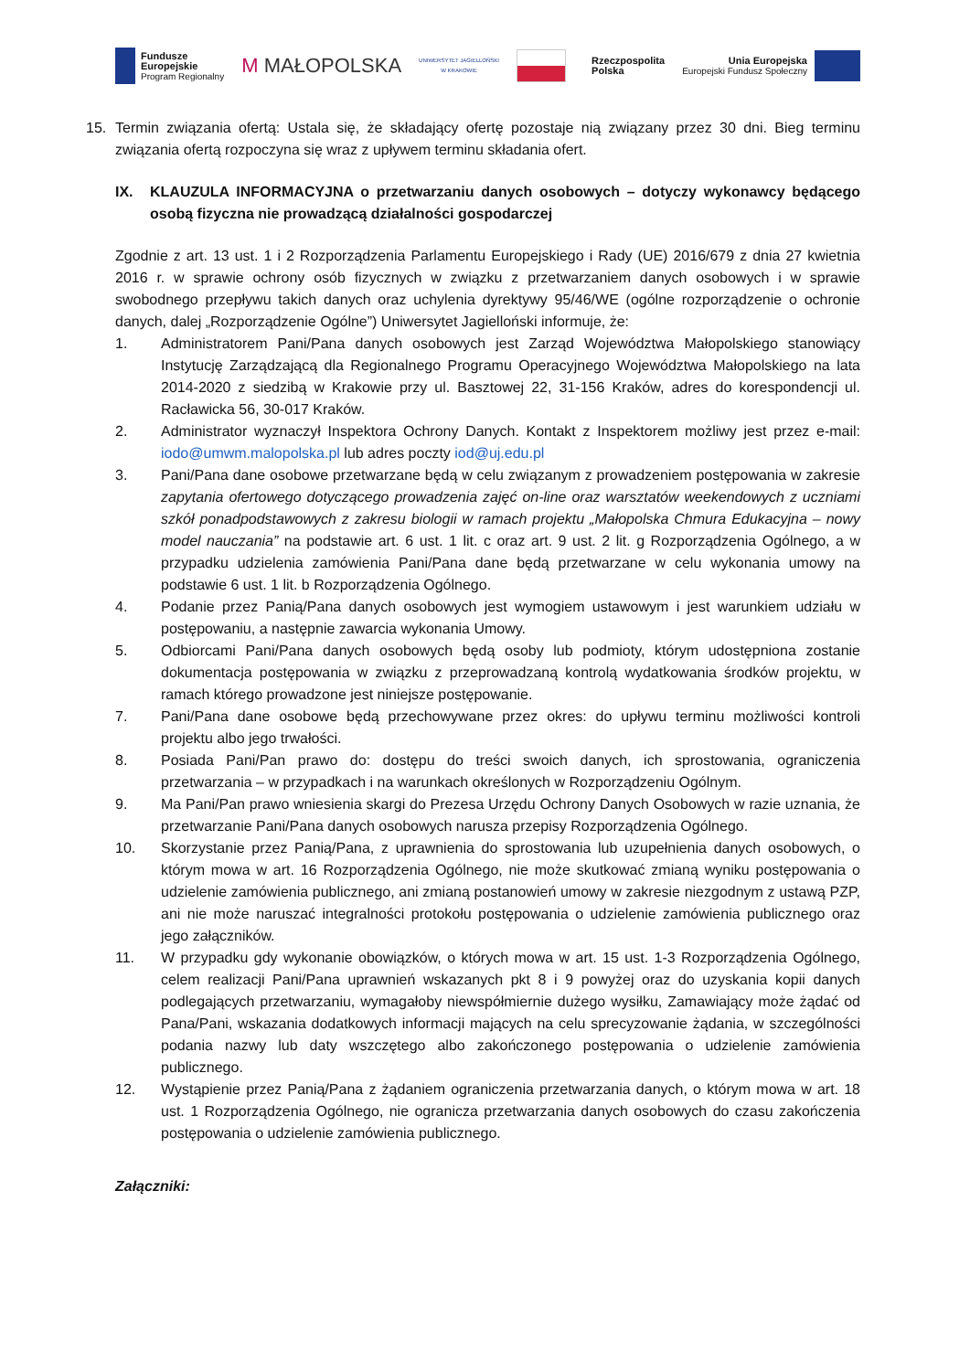Fundusze
Europejskie
Program Regionalny
M MAŁOPOLSKA
UNIWERSYTET JAGIELLOŃSKI
W KRAKOWIE
Rzeczpospolita
Polska
Unia Europejska
Europejski Fundusz Społeczny
15. Termin związania ofertą: Ustala się, że składający ofertę pozostaje nią związany przez 30 dni. Bieg terminu związania ofertą rozpoczyna się wraz z upływem terminu składania ofert.
IX. KLAUZULA INFORMACYJNA o przetwarzaniu danych osobowych – dotyczy wykonawcy będącego osobą fizyczna nie prowadzącą działalności gospodarczej
Zgodnie z art. 13 ust. 1 i 2 Rozporządzenia Parlamentu Europejskiego i Rady (UE) 2016/679 z dnia 27 kwietnia 2016 r. w sprawie ochrony osób fizycznych w związku z przetwarzaniem danych osobowych i w sprawie swobodnego przepływu takich danych oraz uchylenia dyrektywy 95/46/WE (ogólne rozporządzenie o ochronie danych, dalej „Rozporządzenie Ogólne”) Uniwersytet Jagielloński informuje, że:
1. Administratorem Pani/Pana danych osobowych jest Zarząd Województwa Małopolskiego stanowiący Instytucję Zarządzającą dla Regionalnego Programu Operacyjnego Województwa Małopolskiego na lata 2014-2020 z siedzibą w Krakowie przy ul. Basztowej 22, 31-156 Kraków, adres do korespondencji ul. Racławicka 56, 30-017 Kraków.
2. Administrator wyznaczył Inspektora Ochrony Danych. Kontakt z Inspektorem możliwy jest przez e-mail: iodo@umwm.malopolska.pl lub adres poczty iod@uj.edu.pl
3. Pani/Pana dane osobowe przetwarzane będą w celu związanym z prowadzeniem postępowania w zakresie zapytania ofertowego dotyczącego prowadzenia zajęć on-line oraz warsztatów weekendowych z uczniami szkół ponadpodstawowych z zakresu biologii w ramach projektu „Małopolska Chmura Edukacyjna – nowy model nauczania” na podstawie art. 6 ust. 1 lit. c oraz art. 9 ust. 2 lit. g Rozporządzenia Ogólnego, a w przypadku udzielenia zamówienia Pani/Pana dane będą przetwarzane w celu wykonania umowy na podstawie 6 ust. 1 lit. b Rozporządzenia Ogólnego.
4. Podanie przez Panią/Pana danych osobowych jest wymogiem ustawowym i jest warunkiem udziału w postępowaniu, a następnie zawarcia wykonania Umowy.
5. Odbiorcami Pani/Pana danych osobowych będą osoby lub podmioty, którym udostępniona zostanie dokumentacja postępowania w związku z przeprowadzaną kontrolą wydatkowania środków projektu, w ramach którego prowadzone jest niniejsze postępowanie.
7. Pani/Pana dane osobowe będą przechowywane przez okres: do upływu terminu możliwości kontroli projektu albo jego trwałości.
8. Posiada Pani/Pan prawo do: dostępu do treści swoich danych, ich sprostowania, ograniczenia przetwarzania – w przypadkach i na warunkach określonych w Rozporządzeniu Ogólnym.
9. Ma Pani/Pan prawo wniesienia skargi do Prezesa Urzędu Ochrony Danych Osobowych w razie uznania, że przetwarzanie Pani/Pana danych osobowych narusza przepisy Rozporządzenia Ogólnego.
10. Skorzystanie przez Panią/Pana, z uprawnienia do sprostowania lub uzupełnienia danych osobowych, o którym mowa w art. 16 Rozporządzenia Ogólnego, nie może skutkować zmianą wyniku postępowania o udzielenie zamówienia publicznego, ani zmianą postanowień umowy w zakresie niezgodnym z ustawą PZP, ani nie może naruszać integralności protokołu postępowania o udzielenie zamówienia publicznego oraz jego załączników.
11. W przypadku gdy wykonanie obowiązków, o których mowa w art. 15 ust. 1-3 Rozporządzenia Ogólnego, celem realizacji Pani/Pana uprawnień wskazanych pkt 8 i 9 powyżej oraz do uzyskania kopii danych podlegających przetwarzaniu, wymagałoby niewspółmiernie dużego wysiłku, Zamawiający może żądać od Pana/Pani, wskazania dodatkowych informacji mających na celu sprecyzowanie żądania, w szczególności podania nazwy lub daty wszczętego albo zakończonego postępowania o udzielenie zamówienia publicznego.
12. Wystąpienie przez Panią/Pana z żądaniem ograniczenia przetwarzania danych, o którym mowa w art. 18 ust. 1 Rozporządzenia Ogólnego, nie ogranicza przetwarzania danych osobowych do czasu zakończenia postępowania o udzielenie zamówienia publicznego.
Załączniki: